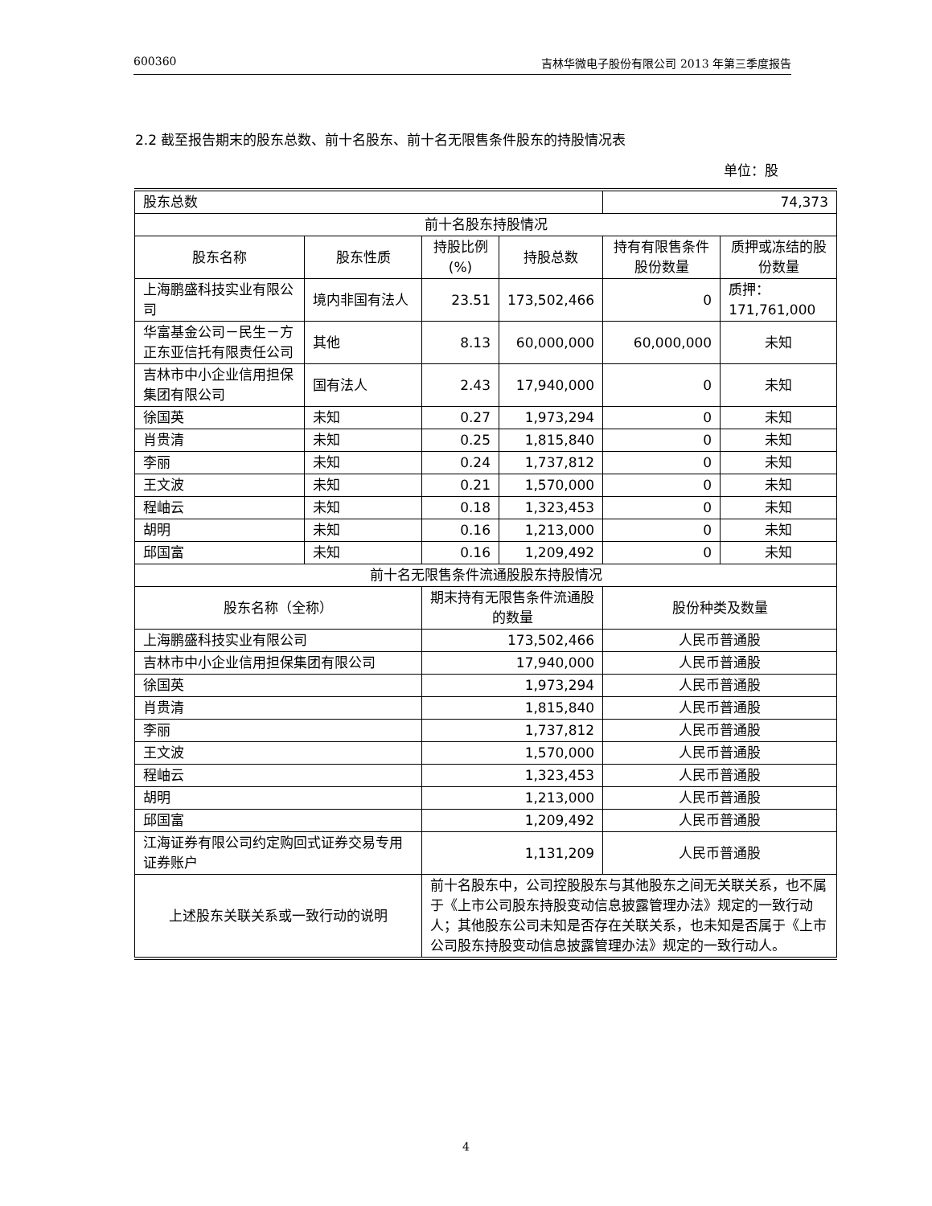600360 吉林华微电子股份有限公司 2013 年第三季度报告
2.2 截至报告期末的股东总数、前十名股东、前十名无限售条件股东的持股情况表
单位：股
| 股东总数 | | | | 74,373 | |
| 前十名股东持股情况 | | | | | |
| 股东名称 | 股东性质 | 持股比例(%) | 持股总数 | 持有有限售条件股份数量 | 质押或冻结的股份数量 |
| 上海鹏盛科技实业有限公司 | 境内非国有法人 | 23.51 | 173,502,466 | 0 | 质押：171,761,000 |
| 华富基金公司－民生－方正东亚信托有限责任公司 | 其他 | 8.13 | 60,000,000 | 60,000,000 | 未知 |
| 吉林市中小企业信用担保集团有限公司 | 国有法人 | 2.43 | 17,940,000 | 0 | 未知 |
| 徐国英 | 未知 | 0.27 | 1,973,294 | 0 | 未知 |
| 肖贵清 | 未知 | 0.25 | 1,815,840 | 0 | 未知 |
| 李丽 | 未知 | 0.24 | 1,737,812 | 0 | 未知 |
| 王文波 | 未知 | 0.21 | 1,570,000 | 0 | 未知 |
| 程岫云 | 未知 | 0.18 | 1,323,453 | 0 | 未知 |
| 胡明 | 未知 | 0.16 | 1,213,000 | 0 | 未知 |
| 邱国富 | 未知 | 0.16 | 1,209,492 | 0 | 未知 |
| 前十名无限售条件流通股股东持股情况 | | | | | |
| 股东名称（全称） | | 期末持有无限售条件流通股的数量 | | 股份种类及数量 | |
| 上海鹏盛科技实业有限公司 | | 173,502,466 | | 人民币普通股 | |
| 吉林市中小企业信用担保集团有限公司 | | 17,940,000 | | 人民币普通股 | |
| 徐国英 | | 1,973,294 | | 人民币普通股 | |
| 肖贵清 | | 1,815,840 | | 人民币普通股 | |
| 李丽 | | 1,737,812 | | 人民币普通股 | |
| 王文波 | | 1,570,000 | | 人民币普通股 | |
| 程岫云 | | 1,323,453 | | 人民币普通股 | |
| 胡明 | | 1,213,000 | | 人民币普通股 | |
| 邱国富 | | 1,209,492 | | 人民币普通股 | |
| 江海证券有限公司约定购回式证券交易专用证券账户 | | 1,131,209 | | 人民币普通股 | |
| 上述股东关联关系或一致行动的说明 | | 前十名股东中，公司控股股东与其他股东之间无关联关系，也不属于《上市公司股东持股变动信息披露管理办法》规定的一致行动人；其他股东公司未知是否存在关联关系，也未知是否属于《上市公司股东持股变动信息披露管理办法》规定的一致行动人。 | | | |
4